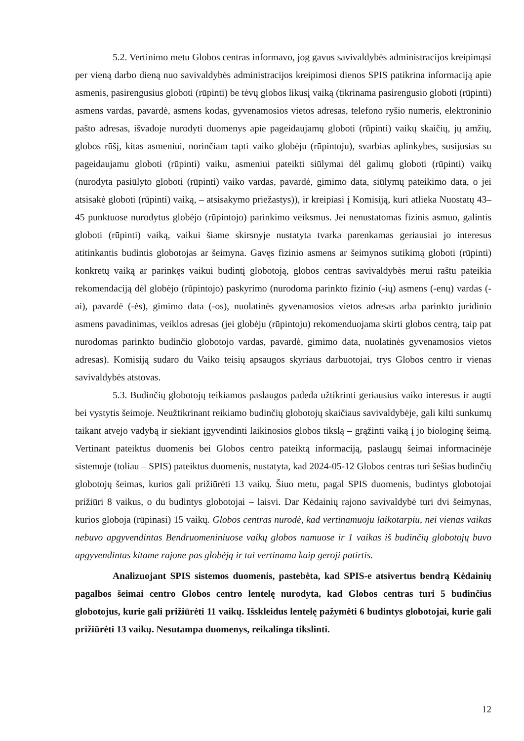5.2. Vertinimo metu Globos centras informavo, jog gavus savivaldybės administracijos kreipimąsi per vieną darbo dieną nuo savivaldybės administracijos kreipimosi dienos SPIS patikrina informaciją apie asmenis, pasirengusius globoti (rūpinti) be tėvų globos likusį vaiką (tikrinama pasirengusio globoti (rūpinti) asmens vardas, pavardė, asmens kodas, gyvenamosios vietos adresas, telefono ryšio numeris, elektroninio pašto adresas, išvadoje nurodyti duomenys apie pageidaujamų globoti (rūpinti) vaikų skaičių, jų amžių, globos rūšį, kitas asmeniui, norinčiam tapti vaiko globėju (rūpintoju), svarbias aplinkybes, susijusias su pageidaujamu globoti (rūpinti) vaiku, asmeniui pateikti siūlymai dėl galimų globoti (rūpinti) vaikų (nurodyta pasiūlyto globoti (rūpinti) vaiko vardas, pavardė, gimimo data, siūlymų pateikimo data, o jei atsisakė globoti (rūpinti) vaiką, – atsisakymo priežastys)), ir kreipiasi į Komisiją, kuri atlieka Nuostatų 43–45 punktuose nurodytus globėjo (rūpintojo) parinkimo veiksmus. Jei nenustatomas fizinis asmuo, galintis globoti (rūpinti) vaiką, vaikui šiame skirsnyje nustatyta tvarka parenkamas geriausiai jo interesus atitinkantis budintis globotojas ar šeimyna. Gavęs fizinio asmens ar šeimynos sutikimą globoti (rūpinti) konkretų vaiką ar parinkęs vaikui budintį globotoją, globos centras savivaldybės merui raštu pateikia rekomendaciją dėl globėjo (rūpintojo) paskyrimo (nurodoma parinkto fizinio (-ių) asmens (-enų) vardas (-ai), pavardė (-ės), gimimo data (-os), nuolatinės gyvenamosios vietos adresas arba parinkto juridinio asmens pavadinimas, veiklos adresas (jei globėju (rūpintoju) rekomenduojama skirti globos centrą, taip pat nurodomas parinkto budinčio globotojo vardas, pavardė, gimimo data, nuolatinės gyvenamosios vietos adresas). Komisiją sudaro du Vaiko teisių apsaugos skyriaus darbuotojai, trys Globos centro ir vienas savivaldybės atstovas.
5.3. Budinčių globotojų teikiamos paslaugos padeda užtikrinti geriausius vaiko interesus ir augti bei vystytis šeimoje. Neužtikrinant reikiamo budinčių globotojų skaičiaus savivaldybėje, gali kilti sunkumų taikant atvejo vadybą ir siekiant įgyvendinti laikinosios globos tikslą – grąžinti vaiką į jo biologinę šeimą. Vertinant pateiktus duomenis bei Globos centro pateiktą informaciją, paslaugų šeimai informacinėje sistemoje (toliau – SPIS) pateiktus duomenis, nustatyta, kad 2024-05-12 Globos centras turi šešias budinčių globotojų šeimas, kurios gali prižiūrėti 13 vaikų. Šiuo metu, pagal SPIS duomenis, budintys globotojai prižiūri 8 vaikus, o du budintys globotojai – laisvi. Dar Kėdainių rajono savivaldybė turi dvi šeimynas, kurios globoja (rūpinasi) 15 vaikų. Globos centras nurodė, kad vertinamuoju laikotarpiu, nei vienas vaikas nebuvo apgyvendintas Bendruomeniniuose vaikų globos namuose ir 1 vaikas iš budinčių globotojų buvo apgyvendintas kitame rajone pas globėją ir tai vertinama kaip geroji patirtis.
Analizuojant SPIS sistemos duomenis, pastebėta, kad SPIS-e atsivertus bendrą Kėdainių pagalbos šeimai centro Globos centro lentelę nurodyta, kad Globos centras turi 5 budinčius globotojus, kurie gali prižiūrėti 11 vaikų. Išskleidus lentelę pažymėti 6 budintys globotojai, kurie gali prižiūrėti 13 vaikų. Nesutampa duomenys, reikalinga tikslinti.
12